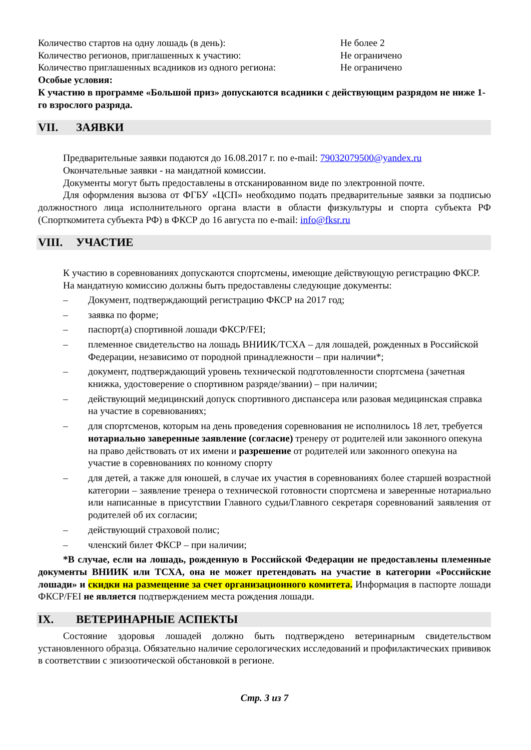Количество стартов на одну лошадь (в день): Не более 2
Количество регионов, приглашенных к участию: Не ограничено
Количество приглашенных всадников из одного региона: Не ограничено
Особые условия:
К участию в программе «Большой приз» допускаются всадники с действующим разрядом не ниже 1-го взрослого разряда.
VII. ЗАЯВКИ
Предварительные заявки подаются до 16.08.2017 г. по e-mail: 79032079500@yandex.ru
Окончательные заявки - на мандатной комиссии.
Документы могут быть предоставлены в отсканированном виде по электронной почте.
Для оформления вызова от ФГБУ «ЦСП» необходимо подать предварительные заявки за подписью должностного лица исполнительного органа власти в области физкультуры и спорта субъекта РФ (Спорткомитета субъекта РФ) в ФКСР до 16 августа по e-mail: info@fksr.ru
VIII. УЧАСТИЕ
К участию в соревнованиях допускаются спортсмены, имеющие действующую регистрацию ФКСР.
На мандатную комиссию должны быть предоставлены следующие документы:
– Документ, подтверждающий регистрацию ФКСР на 2017 год;
– заявка по форме;
– паспорт(а) спортивной лошади ФКСР/FEI;
– племенное свидетельство на лошадь ВНИИК/ТСХА – для лошадей, рожденных в Российской Федерации, независимо от породной принадлежности – при наличии*;
– документ, подтверждающий уровень технической подготовленности спортсмена (зачетная книжка, удостоверение о спортивном разряде/звании) – при наличии;
– действующий медицинский допуск спортивного диспансера или разовая медицинская справка на участие в соревнованиях;
– для спортсменов, которым на день проведения соревнования не исполнилось 18 лет, требуется нотариально заверенные заявление (согласие) тренеру от родителей или законного опекуна на право действовать от их имени и разрешение от родителей или законного опекуна на участие в соревнованиях по конному спорту
– для детей, а также для юношей, в случае их участия в соревнованиях более старшей возрастной категории – заявление тренера о технической готовности спортсмена и заверенные нотариально или написанные в присутствии Главного судьи/Главного секретаря соревнований заявления от родителей об их согласии;
– действующий страховой полис;
– членский билет ФКСР – при наличии;
*В случае, если на лошадь, рожденную в Российской Федерации не предоставлены племенные документы ВНИИК или ТСХА, она не может претендовать на участие в категории «Российские лошади» и скидки на размещение за счет организационного комитета. Информация в паспорте лошади ФКСР/FEI не является подтверждением места рождения лошади.
IX. ВЕТЕРИНАРНЫЕ АСПЕКТЫ
Состояние здоровья лошадей должно быть подтверждено ветеринарным свидетельством установленного образца. Обязательно наличие серологических исследований и профилактических прививок в соответствии с эпизоотической обстановкой в регионе.
Стр. 3 из 7